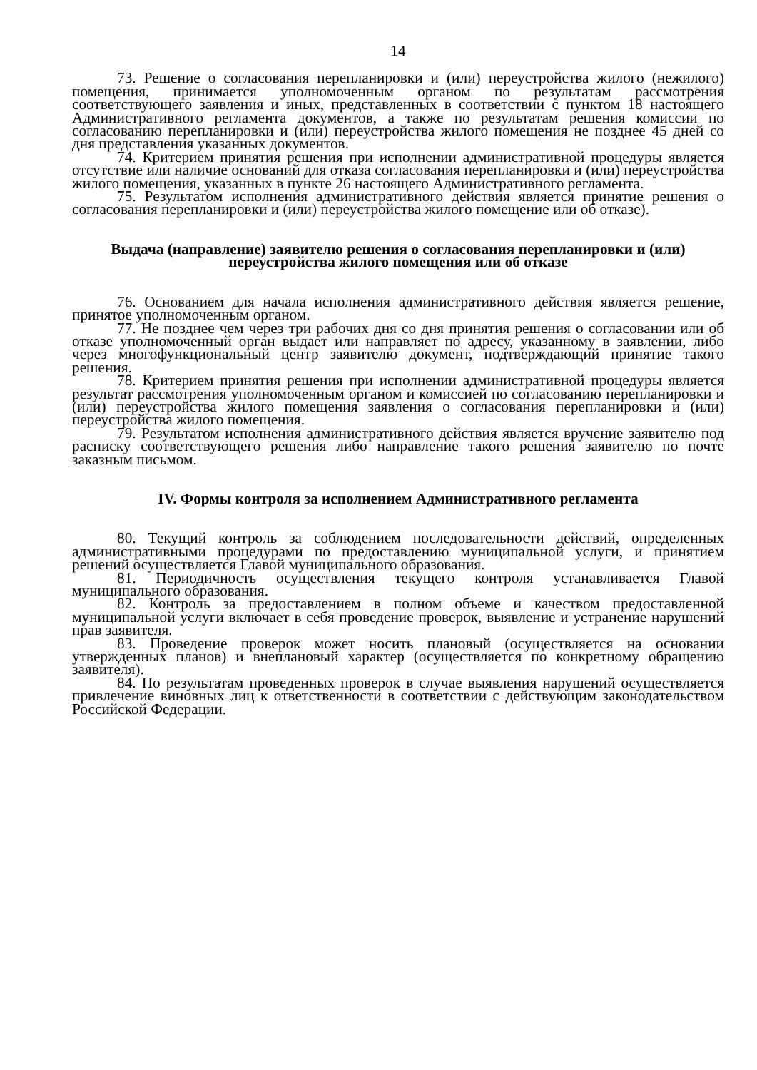14
73. Решение о согласования перепланировки и (или) переустройства жилого (нежилого) помещения, принимается уполномоченным органом по результатам рассмотрения соответствующего заявления и иных, представленных в соответствии с пунктом 18 настоящего Административного регламента документов, а также по результатам решения комиссии по согласованию перепланировки и (или) переустройства жилого помещения не позднее 45 дней со дня представления указанных документов.
74. Критерием принятия решения при исполнении административной процедуры является отсутствие или наличие оснований для отказа согласования перепланировки и (или) переустройства жилого помещения, указанных в пункте 26 настоящего Административного регламента.
75. Результатом исполнения административного действия является принятие решения о согласования перепланировки и (или) переустройства жилого помещение или об отказе).
Выдача (направление) заявителю решения о согласования перепланировки и (или) переустройства жилого помещения или об отказе
76. Основанием для начала исполнения административного действия является решение, принятое уполномоченным органом.
77. Не позднее чем через три рабочих дня со дня принятия решения о согласовании или об отказе уполномоченный орган выдает или направляет по адресу, указанному в заявлении, либо через многофункциональный центр заявителю документ, подтверждающий принятие такого решения.
78. Критерием принятия решения при исполнении административной процедуры является результат рассмотрения уполномоченным органом и комиссией по согласованию перепланировки и (или) переустройства жилого помещения заявления о согласования перепланировки и (или) переустройства жилого помещения.
79. Результатом исполнения административного действия является вручение заявителю под расписку соответствующего решения либо направление такого решения заявителю по почте заказным письмом.
IV. Формы контроля за исполнением Административного регламента
80. Текущий контроль за соблюдением последовательности действий, определенных административными процедурами по предоставлению муниципальной услуги, и принятием решений осуществляется Главой муниципального образования.
81. Периодичность осуществления текущего контроля устанавливается Главой муниципального образования.
82. Контроль за предоставлением в полном объеме и качеством предоставленной муниципальной услуги включает в себя проведение проверок, выявление и устранение нарушений прав заявителя.
83. Проведение проверок может носить плановый (осуществляется на основании утвержденных планов) и внеплановый характер (осуществляется по конкретному обращению заявителя).
84. По результатам проведенных проверок в случае выявления нарушений осуществляется привлечение виновных лиц к ответственности в соответствии с действующим законодательством Российской Федерации.